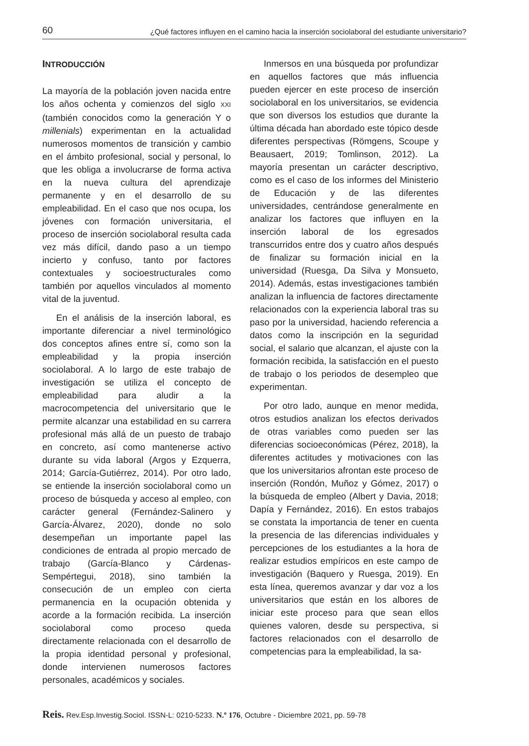60 ¿Qué factores influyen en el camino hacia la inserción sociolaboral del estudiante universitario?
INTRODUCCIÓN
La mayoría de la población joven nacida entre los años ochenta y comienzos del siglo XXI (también conocidos como la generación Y o millenials) experimentan en la actualidad numerosos momentos de transición y cambio en el ámbito profesional, social y personal, lo que les obliga a involucrarse de forma activa en la nueva cultura del aprendizaje permanente y en el desarrollo de su empleabilidad. En el caso que nos ocupa, los jóvenes con formación universitaria, el proceso de inserción sociolaboral resulta cada vez más difícil, dando paso a un tiempo incierto y confuso, tanto por factores contextuales y socioestructurales como también por aquellos vinculados al momento vital de la juventud.
En el análisis de la inserción laboral, es importante diferenciar a nivel terminológico dos conceptos afines entre sí, como son la empleabilidad y la propia inserción sociolaboral. A lo largo de este trabajo de investigación se utiliza el concepto de empleabilidad para aludir a la macrocompetencia del universitario que le permite alcanzar una estabilidad en su carrera profesional más allá de un puesto de trabajo en concreto, así como mantenerse activo durante su vida laboral (Argos y Ezquerra, 2014; García-Gutiérrez, 2014). Por otro lado, se entiende la inserción sociolaboral como un proceso de búsqueda y acceso al empleo, con carácter general (Fernández-Salinero y García-Álvarez, 2020), donde no solo desempeñan un importante papel las condiciones de entrada al propio mercado de trabajo (García-Blanco y Cárdenas-Sempértegui, 2018), sino también la consecución de un empleo con cierta permanencia en la ocupación obtenida y acorde a la formación recibida. La inserción sociolaboral como proceso queda directamente relacionada con el desarrollo de la propia identidad personal y profesional, donde intervienen numerosos factores personales, académicos y sociales.
Inmersos en una búsqueda por profundizar en aquellos factores que más influencia pueden ejercer en este proceso de inserción sociolaboral en los universitarios, se evidencia que son diversos los estudios que durante la última década han abordado este tópico desde diferentes perspectivas (Römgens, Scoupe y Beausaert, 2019; Tomlinson, 2012). La mayoría presentan un carácter descriptivo, como es el caso de los informes del Ministerio de Educación y de las diferentes universidades, centrándose generalmente en analizar los factores que influyen en la inserción laboral de los egresados transcurridos entre dos y cuatro años después de finalizar su formación inicial en la universidad (Ruesga, Da Silva y Monsueto, 2014). Además, estas investigaciones también analizan la influencia de factores directamente relacionados con la experiencia laboral tras su paso por la universidad, haciendo referencia a datos como la inscripción en la seguridad social, el salario que alcanzan, el ajuste con la formación recibida, la satisfacción en el puesto de trabajo o los periodos de desempleo que experimentan.
Por otro lado, aunque en menor medida, otros estudios analizan los efectos derivados de otras variables como pueden ser las diferencias socioeconómicas (Pérez, 2018), la diferentes actitudes y motivaciones con las que los universitarios afrontan este proceso de inserción (Rondón, Muñoz y Gómez, 2017) o la búsqueda de empleo (Albert y Davia, 2018; Dapía y Fernández, 2016). En estos trabajos se constata la importancia de tener en cuenta la presencia de las diferencias individuales y percepciones de los estudiantes a la hora de realizar estudios empíricos en este campo de investigación (Baquero y Ruesga, 2019). En esta línea, queremos avanzar y dar voz a los universitarios que están en los albores de iniciar este proceso para que sean ellos quienes valoren, desde su perspectiva, si factores relacionados con el desarrollo de competencias para la empleabilidad, la sa-
Reis. Rev.Esp.Investig.Sociol. ISSN-L: 0210-5233. N.º 176, Octubre - Diciembre 2021, pp. 59-78